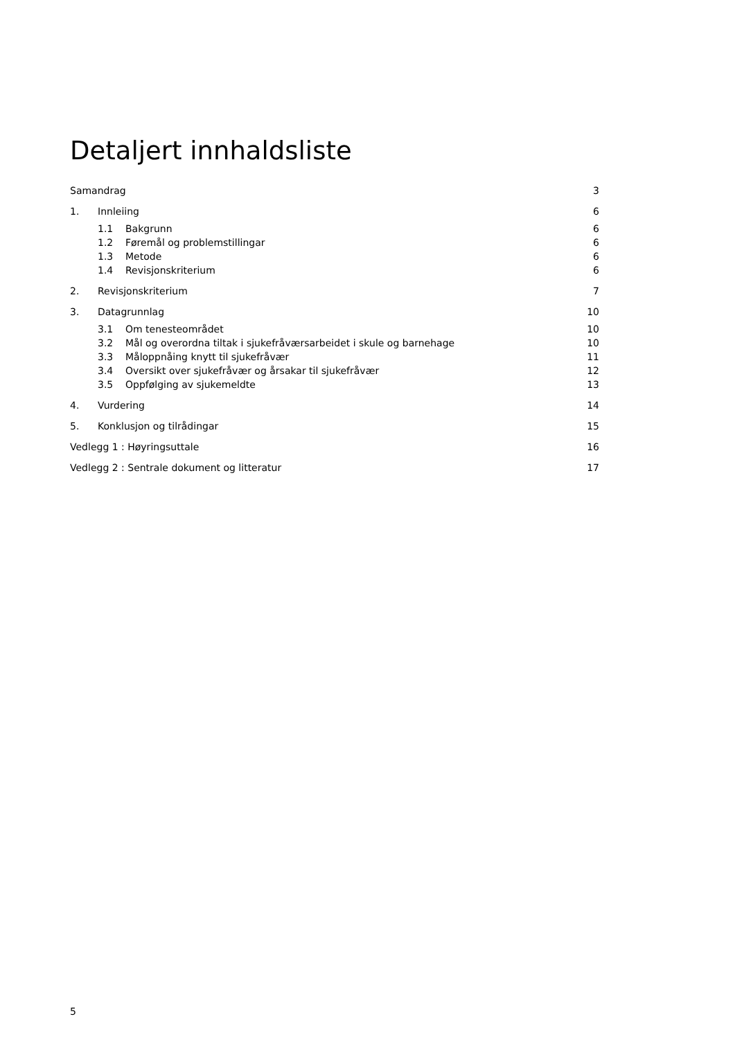Detaljert innhaldsliste
Samandrag 3
1. Innleiing 6
1.1 Bakgrunn 6
1.2 Føremål og problemstillingar 6
1.3 Metode 6
1.4 Revisjonskriterium 6
2. Revisjonskriterium 7
3. Datagrunnlag 10
3.1 Om tenesteområdet 10
3.2 Mål og overordna tiltak i sjukefråværsarbeidet i skule og barnehage 10
3.3 Måloppnåing knytt til sjukefråvær 11
3.4 Oversikt over sjukefråvær og årsakar til sjukefråvær 12
3.5 Oppfølging av sjukemeldte 13
4. Vurdering 14
5. Konklusjon og tilrådingar 15
Vedlegg 1 : Høyringsuttale 16
Vedlegg 2 : Sentrale dokument og litteratur 17
5